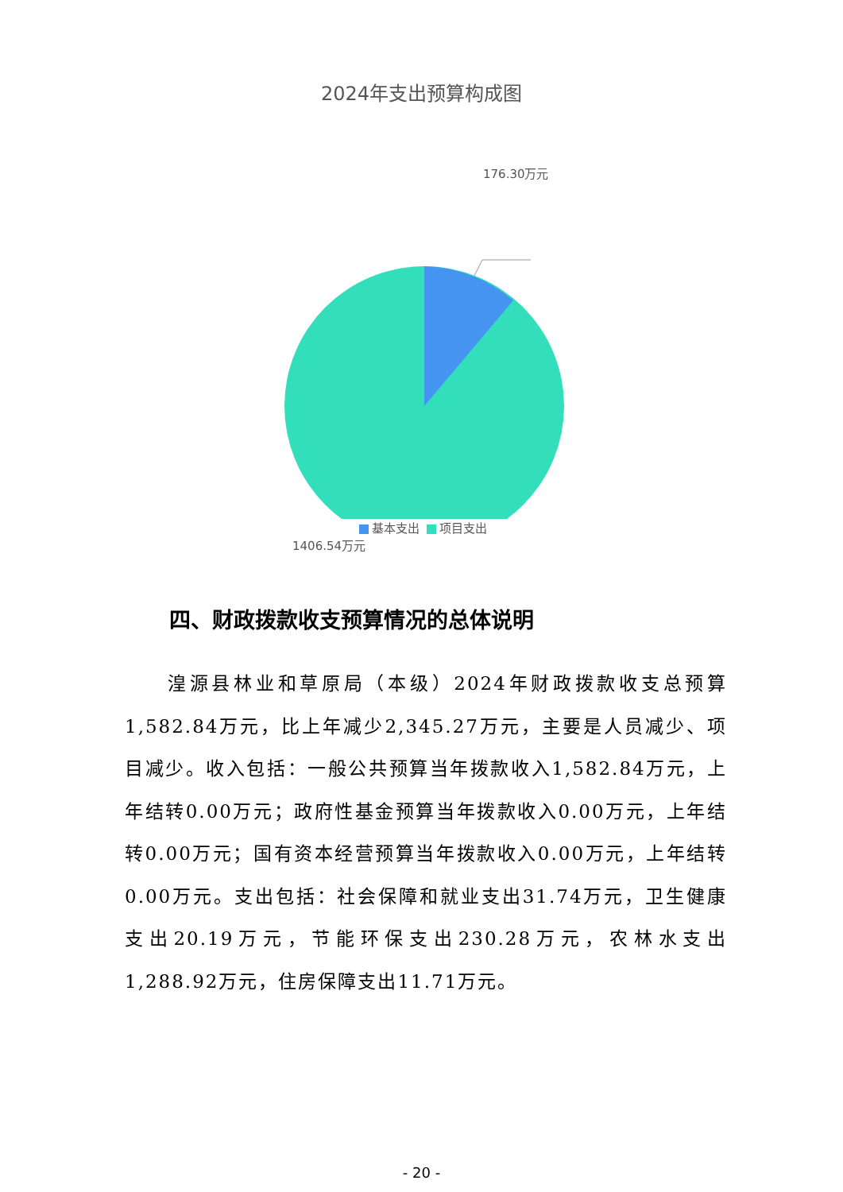2024年支出预算构成图
176.30万元
1406.54万元
基本支出 项目支出
四、财政拨款收支预算情况的总体说明
湟源县林业和草原局（本级）2024年财政拨款收支总预算1,582.84万元，比上年减少2,345.27万元，主要是人员减少、项目减少。收入包括：一般公共预算当年拨款收入1,582.84万元，上年结转0.00万元；政府性基金预算当年拨款收入0.00万元，上年结转0.00万元；国有资本经营预算当年拨款收入0.00万元，上年结转0.00万元。支出包括：社会保障和就业支出31.74万元，卫生健康支出20.19万元，节能环保支出230.28万元，农林水支出1,288.92万元，住房保障支出11.71万元。
- 20 -